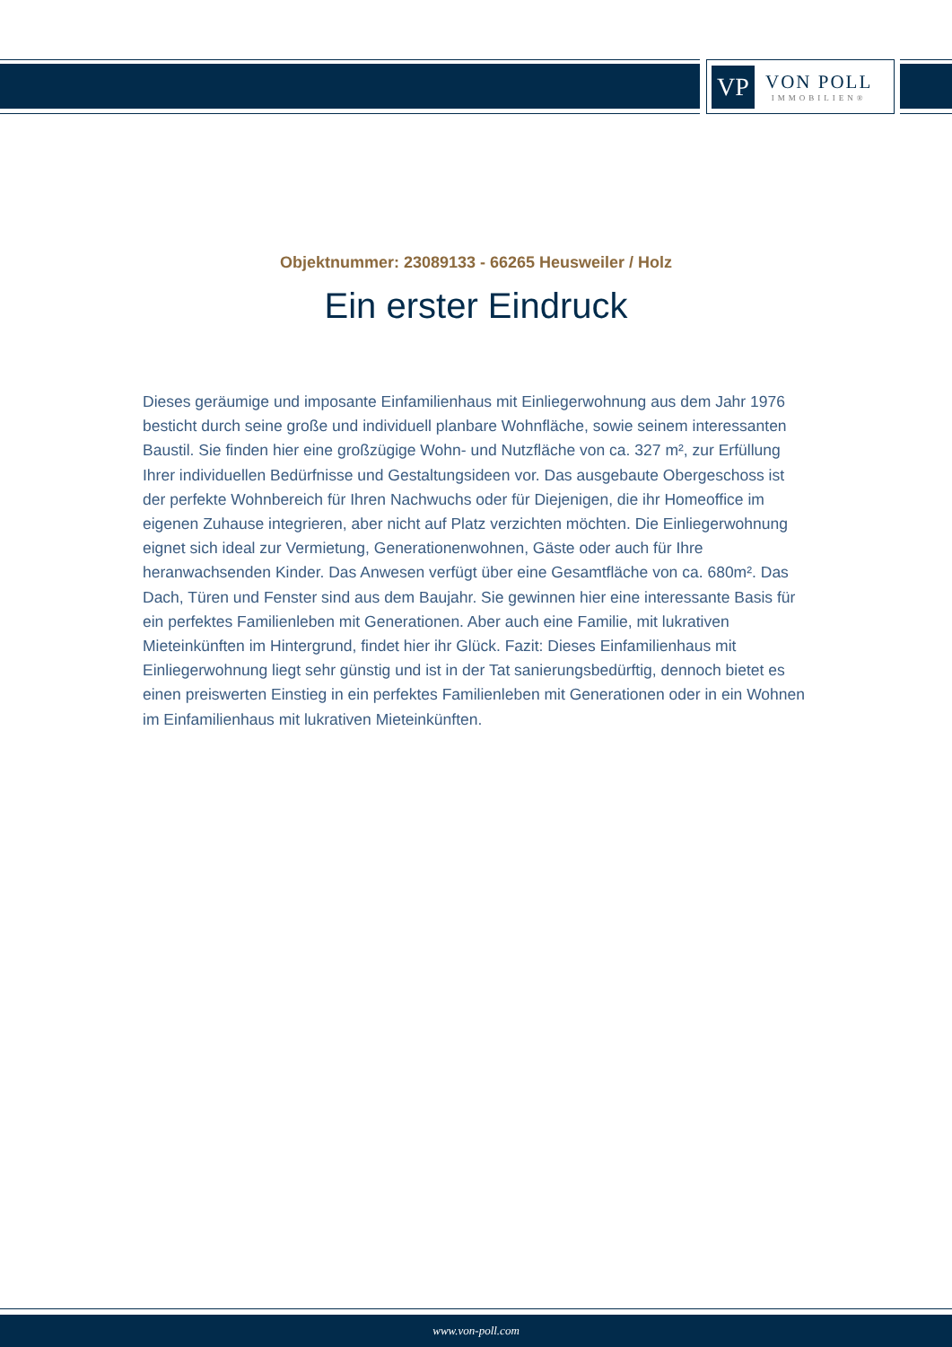VP
VON POLL
IMMOBILIEN®
Objektnummer: 23089133 - 66265 Heusweiler / Holz
Ein erster Eindruck
Dieses geräumige und imposante Einfamilienhaus mit Einliegerwohnung aus dem Jahr 1976 besticht durch seine große und individuell planbare Wohnfläche, sowie seinem interessanten Baustil. Sie finden hier eine großzügige Wohn- und Nutzfläche von ca. 327 m², zur Erfüllung Ihrer individuellen Bedürfnisse und Gestaltungsideen vor. Das ausgebaute Obergeschoss ist der perfekte Wohnbereich für Ihren Nachwuchs oder für Diejenigen, die ihr Homeoffice im eigenen Zuhause integrieren, aber nicht auf Platz verzichten möchten. Die Einliegerwohnung eignet sich ideal zur Vermietung, Generationenwohnen, Gäste oder auch für Ihre heranwachsenden Kinder. Das Anwesen verfügt über eine Gesamtfläche von ca. 680m². Das Dach, Türen und Fenster sind aus dem Baujahr. Sie gewinnen hier eine interessante Basis für ein perfektes Familienleben mit Generationen. Aber auch eine Familie, mit lukrativen Mieteinkünften im Hintergrund, findet hier ihr Glück. Fazit: Dieses Einfamilienhaus mit Einliegerwohnung liegt sehr günstig und ist in der Tat sanierungsbedürftig, dennoch bietet es einen preiswerten Einstieg in ein perfektes Familienleben mit Generationen oder in ein Wohnen im Einfamilienhaus mit lukrativen Mieteinkünften.
www.von-poll.com